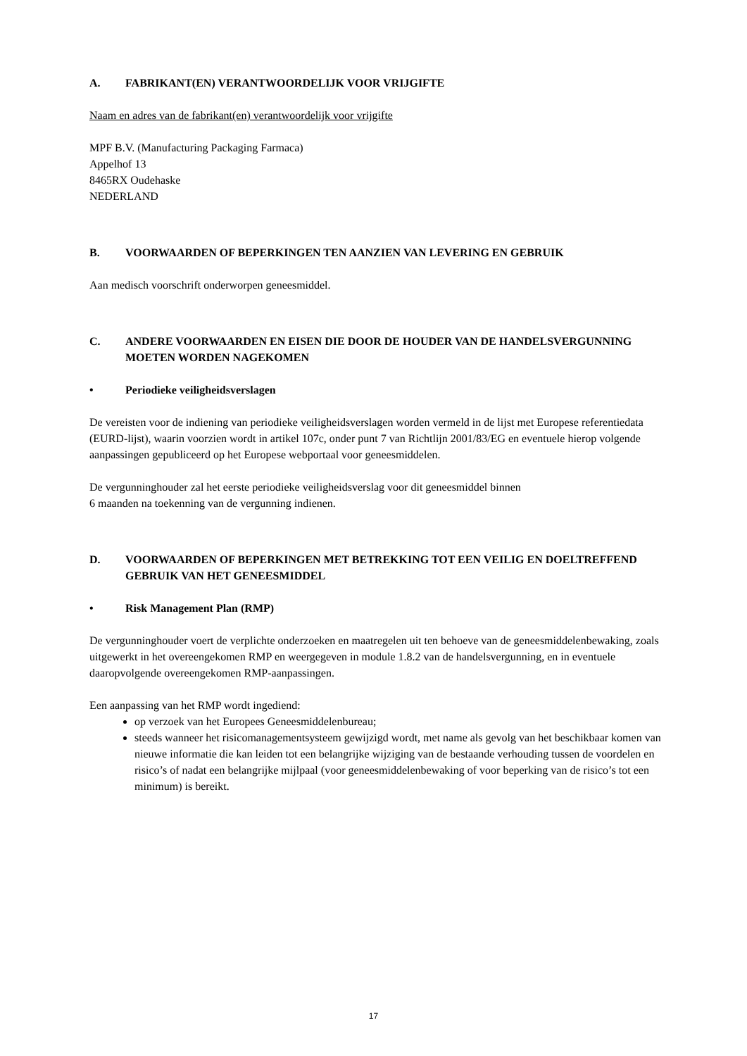A. FABRIKANT(EN) VERANTWOORDELIJK VOOR VRIJGIFTE
Naam en adres van de fabrikant(en) verantwoordelijk voor vrijgifte
MPF B.V. (Manufacturing Packaging Farmaca)
Appelhof 13
8465RX Oudehaske
NEDERLAND
B. VOORWAARDEN OF BEPERKINGEN TEN AANZIEN VAN LEVERING EN GEBRUIK
Aan medisch voorschrift onderworpen geneesmiddel.
C. ANDERE VOORWAARDEN EN EISEN DIE DOOR DE HOUDER VAN DE HANDELSVERGUNNING MOETEN WORDEN NAGEKOMEN
• Periodieke veiligheidsverslagen
De vereisten voor de indiening van periodieke veiligheidsverslagen worden vermeld in de lijst met Europese referentiedata (EURD-lijst), waarin voorzien wordt in artikel 107c, onder punt 7 van Richtlijn 2001/83/EG en eventuele hierop volgende aanpassingen gepubliceerd op het Europese webportaal voor geneesmiddelen.
De vergunninghouder zal het eerste periodieke veiligheidsverslag voor dit geneesmiddel binnen
6 maanden na toekenning van de vergunning indienen.
D. VOORWAARDEN OF BEPERKINGEN MET BETREKKING TOT EEN VEILIG EN DOELTREFFEND GEBRUIK VAN HET GENEESMIDDEL
• Risk Management Plan (RMP)
De vergunninghouder voert de verplichte onderzoeken en maatregelen uit ten behoeve van de geneesmiddelenbewaking, zoals uitgewerkt in het overeengekomen RMP en weergegeven in module 1.8.2 van de handelsvergunning, en in eventuele daaropvolgende overeengekomen RMP-aanpassingen.
Een aanpassing van het RMP wordt ingediend:
op verzoek van het Europees Geneesmiddelenbureau;
steeds wanneer het risicomanagementsysteem gewijzigd wordt, met name als gevolg van het beschikbaar komen van nieuwe informatie die kan leiden tot een belangrijke wijziging van de bestaande verhouding tussen de voordelen en risico’s of nadat een belangrijke mijlpaal (voor geneesmiddelenbewaking of voor beperking van de risico’s tot een minimum) is bereikt.
17